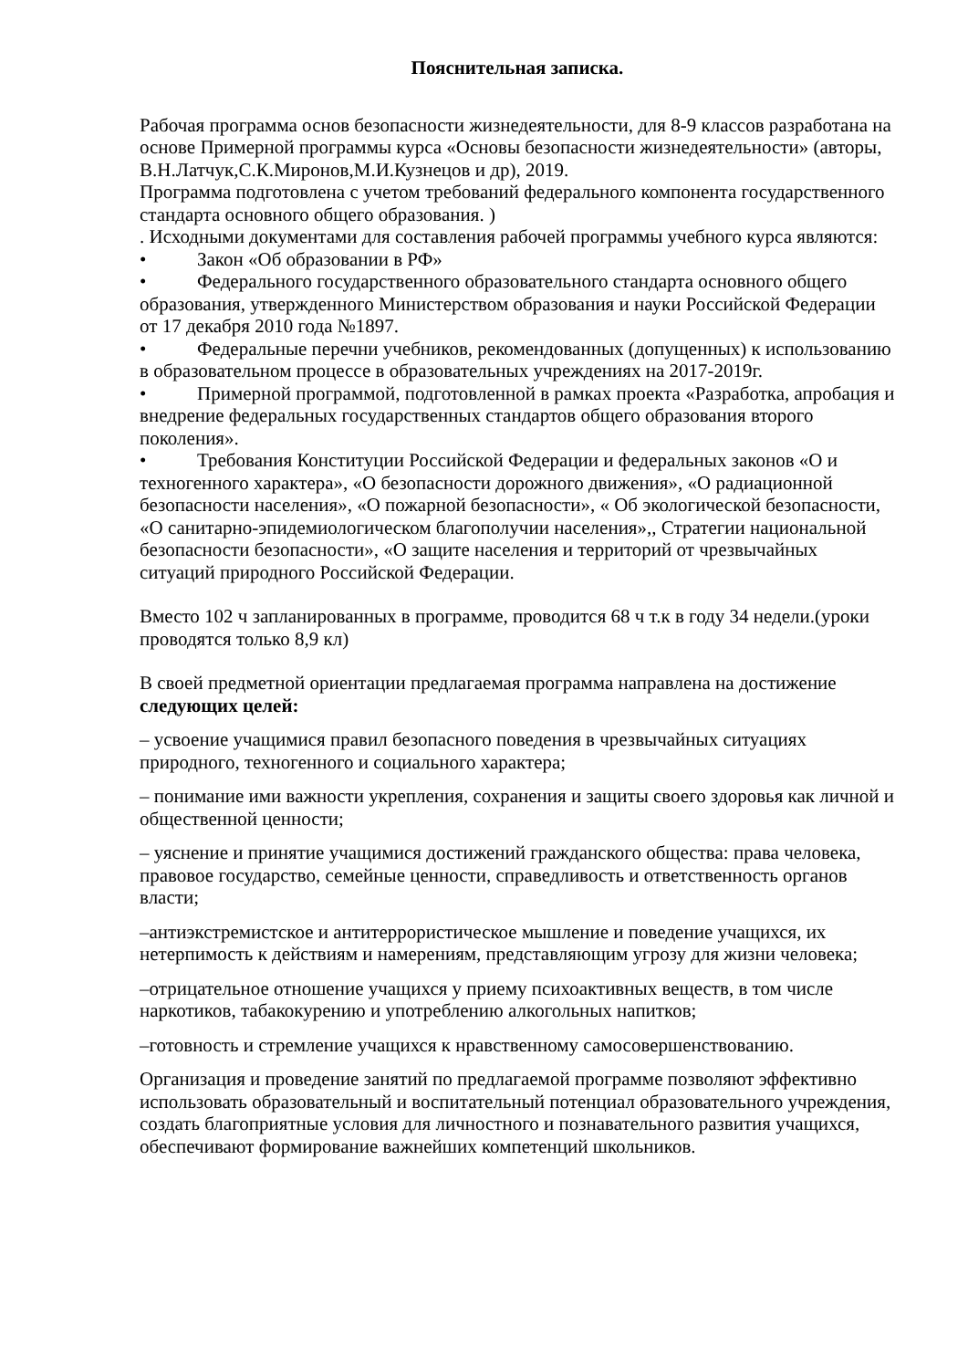Пояснительная записка.
Рабочая программа основ безопасности жизнедеятельности, для 8-9 классов разработана на основе Примерной программы курса «Основы безопасности жизнедеятельности» (авторы, В.Н.Латчук,С.К.Миронов,М.И.Кузнецов и др), 2019.
Программа подготовлена с учетом требований федерального компонента государственного стандарта основного общего образования. )
. Исходными документами для составления рабочей программы учебного курса являются:
• Закон «Об образовании в РФ»
• Федерального государственного образовательного стандарта основного общего образования, утвержденного Министерством образования и науки Российской Федерации от 17 декабря 2010 года №1897.
• Федеральные перечни учебников, рекомендованных (допущенных) к использованию в образовательном процессе в образовательных учреждениях на 2017-2019г.
• Примерной программой, подготовленной в рамках проекта «Разработка, апробация и внедрение федеральных государственных стандартов общего образования второго поколения».
• Требования Конституции Российской Федерации и федеральных законов «О и техногенного характера», «О безопасности дорожного движения», «О радиационной безопасности населения», «О пожарной безопасности», « Об экологической безопасности, «О санитарно-эпидемиологическом благополучии населения»,, Стратегии национальной безопасности безопасности», «О защите населения и территорий от чрезвычайных ситуаций природного Российской Федерации.
Вместо 102 ч запланированных в программе, проводится 68 ч т.к в году 34 недели.(уроки проводятся только 8,9 кл)
В своей предметной ориентации предлагаемая программа направлена на достижение следующих целей:
– усвоение учащимися правил безопасного поведения в чрезвычайных ситуациях природного, техногенного и социального характера;
– понимание ими важности укрепления, сохранения и защиты своего здоровья как личной и общественной ценности;
– уяснение и принятие учащимися достижений гражданского общества: права человека, правовое государство, семейные ценности, справедливость и ответственность органов власти;
–антиэкстремистское и антитеррористическое мышление и поведение учащихся, их нетерпимость к действиям и намерениям, представляющим угрозу для жизни человека;
–отрицательное отношение учащихся у приему психоактивных веществ, в том числе наркотиков, табакокурению и употреблению алкогольных напитков;
–готовность и стремление учащихся к нравственному самосовершенствованию.
Организация и проведение занятий по предлагаемой программе позволяют эффективно использовать образовательный и воспитательный потенциал образовательного учреждения, создать благоприятные условия для личностного и познавательного развития учащихся, обеспечивают формирование важнейших компетенций школьников.